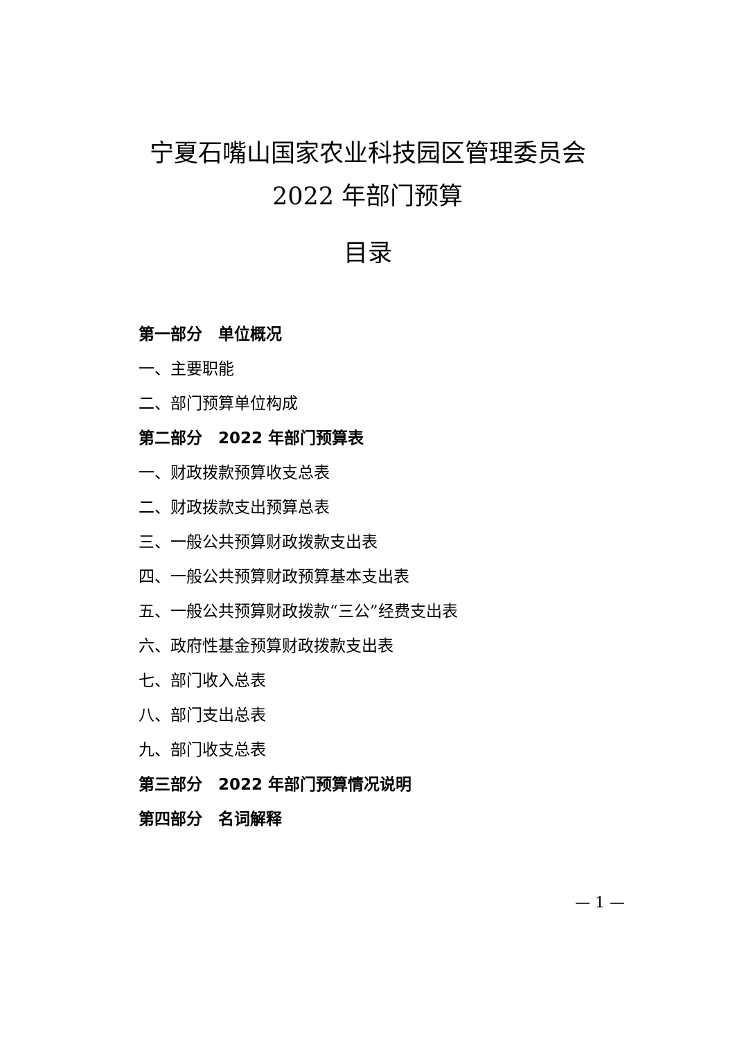宁夏石嘴山国家农业科技园区管理委员会
2022 年部门预算
目录
第一部分　单位概况
一、主要职能
二、部门预算单位构成
第二部分　2022 年部门预算表
一、财政拨款预算收支总表
二、财政拨款支出预算总表
三、一般公共预算财政拨款支出表
四、一般公共预算财政预算基本支出表
五、一般公共预算财政拨款“三公”经费支出表
六、政府性基金预算财政拨款支出表
七、部门收入总表
八、部门支出总表
九、部门收支总表
第三部分　2022 年部门预算情况说明
第四部分　名词解释
— 1 —